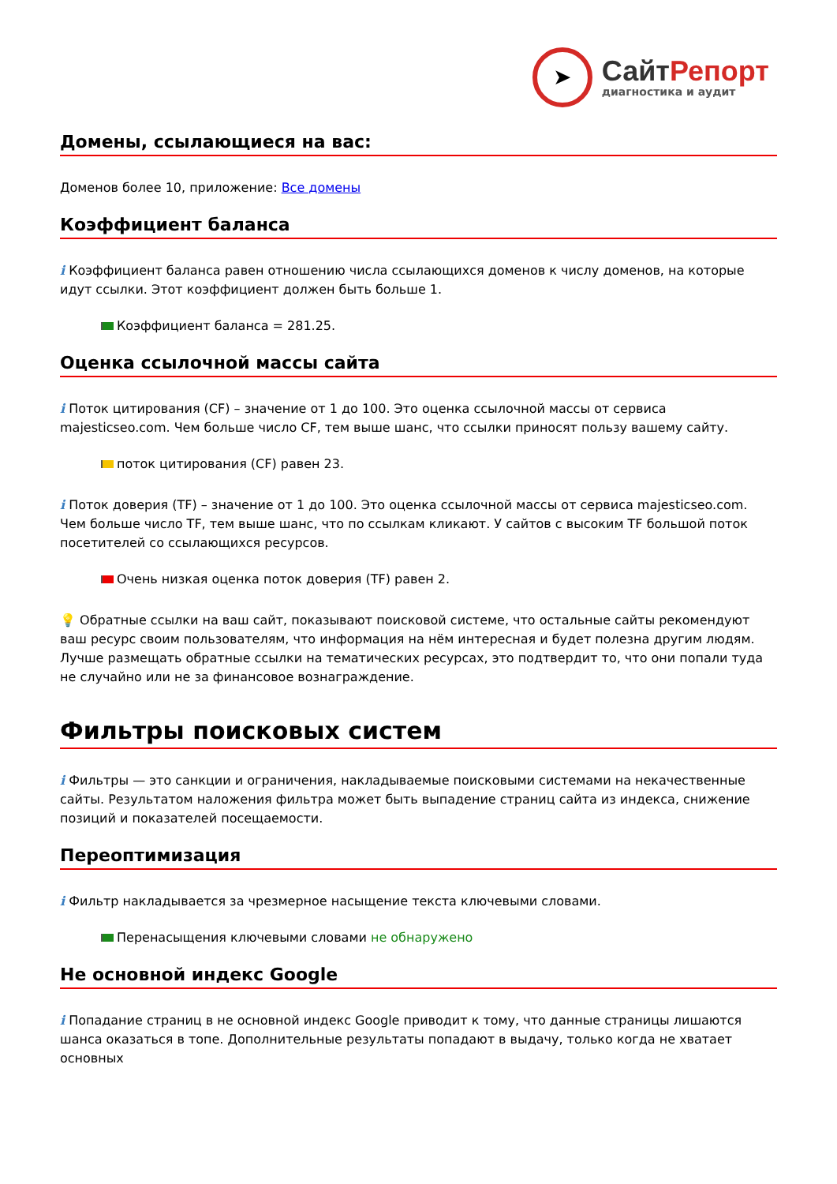➤
СайтРепорт
диагностика и аудит
Домены, ссылающиеся на вас:
Доменов более 10, приложение: Все домены
Коэффициент баланса
i Коэффициент баланса равен отношению числа ссылающихся доменов к числу доменов, на которые идут ссылки. Этот коэффициент должен быть больше 1.
Коэффициент баланса = 281.25.
Оценка ссылочной массы сайта
i Поток цитирования (CF) – значение от 1 до 100. Это оценка ссылочной массы от сервиса majesticseo.com. Чем больше число CF, тем выше шанс, что ссылки приносят пользу вашему сайту.
поток цитирования (CF) равен 23.
i Поток доверия (TF) – значение от 1 до 100. Это оценка ссылочной массы от сервиса majesticseo.com. Чем больше число TF, тем выше шанс, что по ссылкам кликают. У сайтов с высоким TF большой поток посетителей со ссылающихся ресурсов.
Очень низкая оценка поток доверия (TF) равен 2.
💡 Обратные ссылки на ваш сайт, показывают поисковой системе, что остальные сайты рекомендуют ваш ресурс своим пользователям, что информация на нём интересная и будет полезна другим людям.
Лучше размещать обратные ссылки на тематических ресурсах, это подтвердит то, что они попали туда не случайно или не за финансовое вознаграждение.
Фильтры поисковых систем
i Фильтры — это санкции и ограничения, накладываемые поисковыми системами на некачественные сайты. Результатом наложения фильтра может быть выпадение страниц сайта из индекса, снижение позиций и показателей посещаемости.
Переоптимизация
i Фильтр накладывается за чрезмерное насыщение текста ключевыми словами.
Перенасыщения ключевыми словами не обнаружено
Не основной индекс Google
i Попадание страниц в не основной индекс Google приводит к тому, что данные страницы лишаются шанса оказаться в топе. Дополнительные результаты попадают в выдачу, только когда не хватает основных